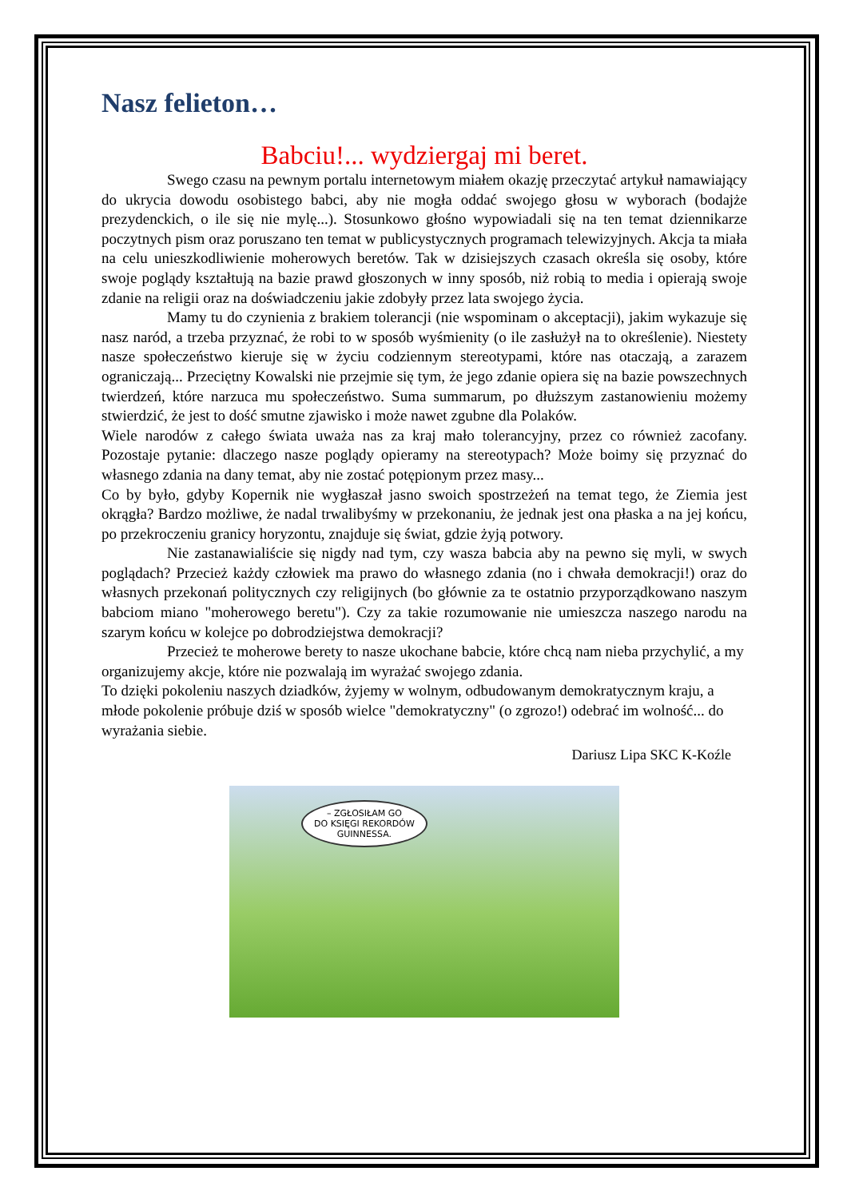Nasz felieton…
Babciu!... wydziergaj mi beret.
Swego czasu na pewnym portalu internetowym miałem okazję przeczytać artykuł namawiający do ukrycia dowodu osobistego babci, aby nie mogła oddać swojego głosu w wyborach (bodajże prezydenckich, o ile się nie mylę...). Stosunkowo głośno wypowiadali się na ten temat dziennikarze poczytnych pism oraz poruszano ten temat w publicystycznych programach telewizyjnych. Akcja ta miała na celu unieszkodliwienie moherowych beretów. Tak w dzisiejszych czasach określa się osoby, które swoje poglądy kształtują na bazie prawd głoszonych w inny sposób, niż robią to media i opierają swoje zdanie na religii oraz na doświadczeniu jakie zdobyły przez lata swojego życia.
Mamy tu do czynienia z brakiem tolerancji (nie wspominam o akceptacji), jakim wykazuje się nasz naród, a trzeba przyznać, że robi to w sposób wyśmienity (o ile zasłużył na to określenie). Niestety nasze społeczeństwo kieruje się w życiu codziennym stereotypami, które nas otaczają, a zarazem ograniczają... Przeciętny Kowalski nie przejmie się tym, że jego zdanie opiera się na bazie powszechnych twierdzeń, które narzuca mu społeczeństwo. Suma summarum, po dłuższym zastanowieniu możemy stwierdzić, że jest to dość smutne zjawisko i może nawet zgubne dla Polaków.
Wiele narodów z całego świata uważa nas za kraj mało tolerancyjny, przez co również zacofany. Pozostaje pytanie: dlaczego nasze poglądy opieramy na stereotypach? Może boimy się przyznać do własnego zdania na dany temat, aby nie zostać potępionym przez masy...
Co by było, gdyby Kopernik nie wygłaszał jasno swoich spostrzeżeń na temat tego, że Ziemia jest okrągła? Bardzo możliwe, że nadal trwalibyśmy w przekonaniu, że jednak jest ona płaska a na jej końcu, po przekroczeniu granicy horyzontu, znajduje się świat, gdzie żyją potwory.
Nie zastanawialiście się nigdy nad tym, czy wasza babcia aby na pewno się myli, w swych poglądach? Przecież każdy człowiek ma prawo do własnego zdania (no i chwała demokracji!) oraz do własnych przekonań politycznych czy religijnych (bo głównie za te ostatnio przyporządkowano naszym babciom miano "moherowego beretu"). Czy za takie rozumowanie nie umieszcza naszego narodu na szarym końcu w kolejce po dobrodziejstwa demokracji?
Przecież te moherowe berety to nasze ukochane babcie, które chcą nam nieba przychylić, a my organizujemy akcje, które nie pozwalają im wyrażać swojego zdania.
To dzięki pokoleniu naszych dziadków, żyjemy w wolnym, odbudowanym demokratycznym kraju, a młode pokolenie próbuje dziś w sposób wielce "demokratyczny" (o zgrozo!) odebrać im wolność... do wyrażania siebie.
Dariusz Lipa SKC K-Koźle
– ZGŁOSIŁAM GO
DO KSIĘGI REKORDÓW
GUINNESSA.